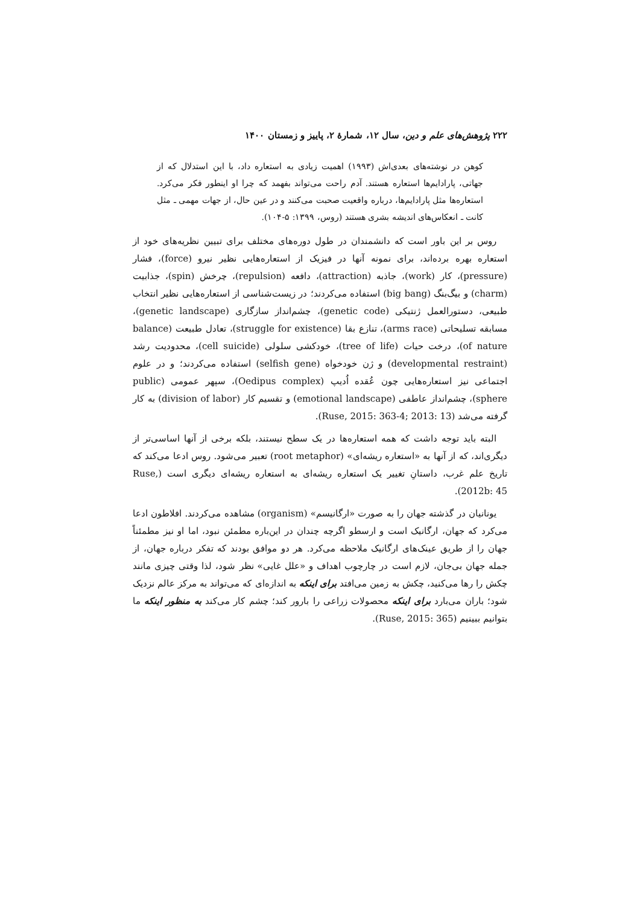۲۲۲ پژوهش‌های علم و دین، سال ۱۲، شمارهٔ ۲، پاییز و زمستان ۱۴۰۰
کوهن در نوشته‌های بعدی‌اش (۱۹۹۳) اهمیت زیادی به استعاره داد، با این استدلال که از جهاتی، پارادایم‌ها استعاره هستند. آدم راحت می‌تواند بفهمد که چرا او اینطور فکر می‌کرد. استعاره‌ها مثل پارادایم‌ها، درباره واقعیت صحبت می‌کنند و در عین حال، از جهات مهمی ـ مثل کانت ـ انعکاس‌های اندیشه بشری هستند (روس، ۱۳۹۹: ۵-۱۰۴).
روس بر این باور است که دانشمندان در طول دوره‌های مختلف برای تبیین نظریه‌های خود از استعاره بهره برده‌اند، برای نمونه آنها در فیزیک از استعاره‌هایی نظیر نیرو (force)، فشار (pressure)، کار (work)، جاذبه (attraction)، دافعه (repulsion)، چرخش (spin)، جذابیت (charm) و بیگ‌بنگ (big bang) استفاده می‌کردند؛ در زیست‌شناسی از استعاره‌هایی نظیر انتخاب طبیعی، دستورالعمل ژنتیکی (genetic code)، چشم‌انداز سازگاری (genetic landscape)، مسابقه تسلیحاتی (arms race)، تنازع بقا (struggle for existence)، تعادل طبیعت (balance of nature)، درخت حیات (tree of life)، خودکشی سلولی (cell suicide)، محدودیت رشد (developmental restraint) و ژن خودخواه (selfish gene) استفاده می‌کردند؛ و در علوم اجتماعی نیز استعاره‌هایی چون عُقده اُدیپ (Oedipus complex)، سپهر عمومی (public sphere)، چشم‌انداز عاطفی (emotional landscape) و تقسیم کار (division of labor) به کار گرفته می‌شد (Ruse, 2015: 363-4; 2013: 13).
البته باید توجه داشت که همه استعاره‌ها در یک سطح نیستند، بلکه برخی از آنها اساسی‌تر از دیگری‌اند، که از آنها به «استعاره ریشه‌ای» (root metaphor) تعبیر می‌شود. روس ادعا می‌کند که تاریخ علم غرب، داستانِ تغییر یک استعاره ریشه‌ای به استعاره ریشه‌ای دیگری است (Ruse, 2012b: 45).
یونانیان در گذشته جهان را به صورت «ارگانیسم» (organism) مشاهده می‌کردند. افلاطون ادعا می‌کرد که جهان، ارگانیک است و ارسطو اگرچه چندان در این‌باره مطمئن نبود، اما او نیز مطمئناً جهان را از طریق عینک‌های ارگانیک ملاحظه می‌کرد. هر دو موافق بودند که تفکر درباره جهان، از جمله جهان بی‌جان، لازم است در چارچوب اهداف و «علل غایی» نظر شود، لذا وقتی چیزی مانند چکش را رها می‌کنید، چکش به زمین می‌افتد برای اینکه به اندازه‌ای که می‌تواند به مرکز عالم نزدیک شود؛ باران می‌بارد برای اینکه محصولات زراعی را بارور کند؛ چشم کار می‌کند به منظور اینکه ما بتوانیم ببینیم (Ruse, 2015: 365).